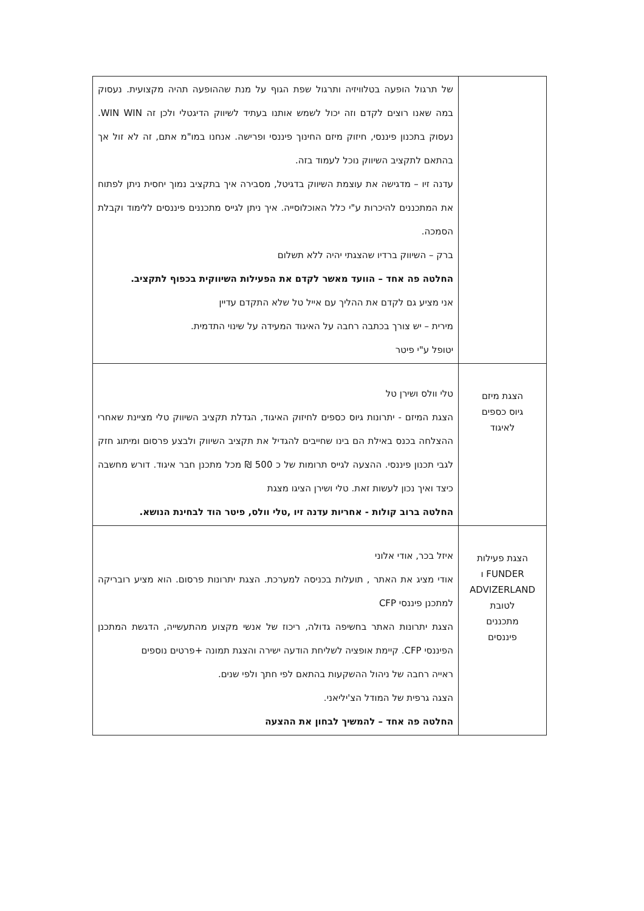| | של תרגול הופעה בטלוויזיה ותרגול שפת הגוף על מנת שההופעה תהיה מקצועית. נעסוק במה שאנו רוצים לקדם וזה יכול לשמש אותנו בעתיד לשיווק הדיגטלי ולכן זה WIN WIN. נעסוק בתכנון פיננסי, חיזוק מיזם החינוך פיננסי ופרישה. אנחנו במו"מ אתם, זה לא זול אך בהתאם לתקציב השיווק נוכל לעמוד בזה. עדנה זיו – מדגישה את עוצמת השיווק בדגיטל, מסבירה איך בתקציב נמוך יחסית ניתן לפתוח את המתכננים להיכרות ע"י כלל האוכלוסייה. איך ניתן לגייס מתכננים פיננסים ללימוד וקבלת הסמכה. ברק – השיווק ברדיו שהצגתי יהיה ללא תשלום החלטה פה אחד – הוועד מאשר לקדם את הפעילות השיווקית בכפוף לתקציב. אני מציע גם לקדם את ההליך עם אייל טל שלא התקדם עדיין מירית – יש צורך בכתבה רחבה על האיגוד המעידה על שינוי התדמית. יטופל ע"י פיטר |
| הצגת מיזם גיוס כספים לאיגוד | טלי וולס ושירן טל הצגת המיזם - יתרונות גיוס כספים לחיזוק האיגוד, הגדלת תקציב השיווק טלי מציינת שאחרי ההצלחה בכנס באילת הם בינו שחייבים להגדיל את תקציב השיווק ולבצע פרסום ומיתוג חזק לגבי תכנון פיננסי. ההצעה לגייס תרומות של כ 500 ₪ מכל מתכנן חבר איגוד. דורש מחשבה כיצד ואיך נכון לעשות זאת. טלי ושירן הציגו מצגת החלטה ברוב קולות - אחריות עדנה זיו ,טלי וולס, פיטר הוד לבחינת הנושא. |
| הצגת פעילות FUNDER ו ADVIZERLAND לטובת מתכננים פיננסים | איזל בכר, אודי אלוני אודי מציג את האתר , תועלות בכניסה למערכת. הצגת יתרונות פרסום. הוא מציע רובריקה למתכנן פיננסי CFP הצגת יתרונות האתר בחשיפה גדולה, ריכוז של אנשי מקצוע מהתעשייה, הדגשת המתכנן הפיננסי CFP. קיימת אופציה לשליחת הודעה ישירה והצגת תמונה +פרטים נוספים ראייה רחבה של ניהול ההשקעות בהתאם לפי חתך ולפי שנים. הצגה גרפית של המודל הצ'יליאני. החלטה פה אחד – להמשיך לבחון את ההצעה |